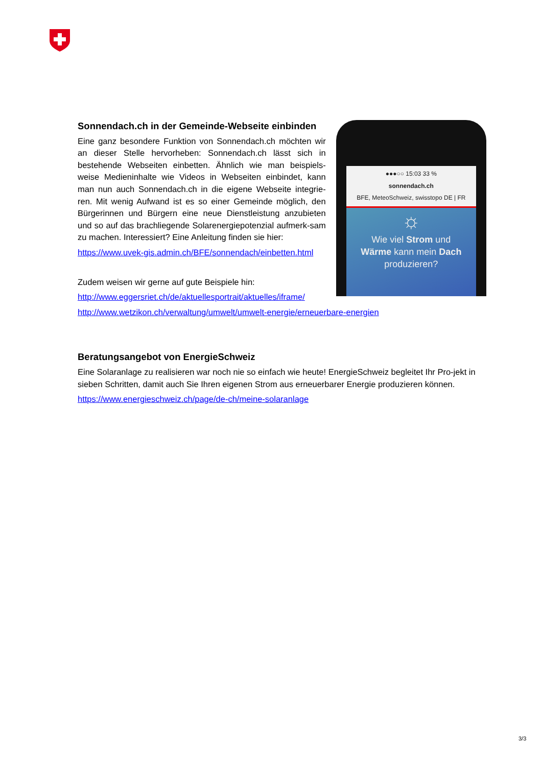Sonnendach.ch in der Gemeinde-Webseite einbinden
Eine ganz besondere Funktion von Sonnendach.ch möchten wir an dieser Stelle hervorheben: Sonnendach.ch lässt sich in bestehende Webseiten einbetten. Ähnlich wie man beispiels-weise Medieninhalte wie Videos in Webseiten einbindet, kann man nun auch Sonnendach.ch in die eigene Webseite integrie-ren. Mit wenig Aufwand ist es so einer Gemeinde möglich, den Bürgerinnen und Bürgern eine neue Dienstleistung anzubieten und so auf das brachliegende Solarenergiepotenzial aufmerk-sam zu machen. Interessiert? Eine Anleitung finden sie hier:
https://www.uvek-gis.admin.ch/BFE/sonnendach/einbetten.html
Zudem weisen wir gerne auf gute Beispiele hin:
http://www.eggersriet.ch/de/aktuellesportrait/aktuelles/iframe/
●●●○○ 15:03 33 %
sonnendach.ch
BFE, MeteoSchweiz, swisstopo DE | FR
☼
Wie viel Strom und
Wärme kann mein Dach
produzieren?
http://www.wetzikon.ch/verwaltung/umwelt/umwelt-energie/erneuerbare-energien
Beratungsangebot von EnergieSchweiz
Eine Solaranlage zu realisieren war noch nie so einfach wie heute! EnergieSchweiz begleitet Ihr Pro-jekt in sieben Schritten, damit auch Sie Ihren eigenen Strom aus erneuerbarer Energie produzieren können.
https://www.energieschweiz.ch/page/de-ch/meine-solaranlage
3/3